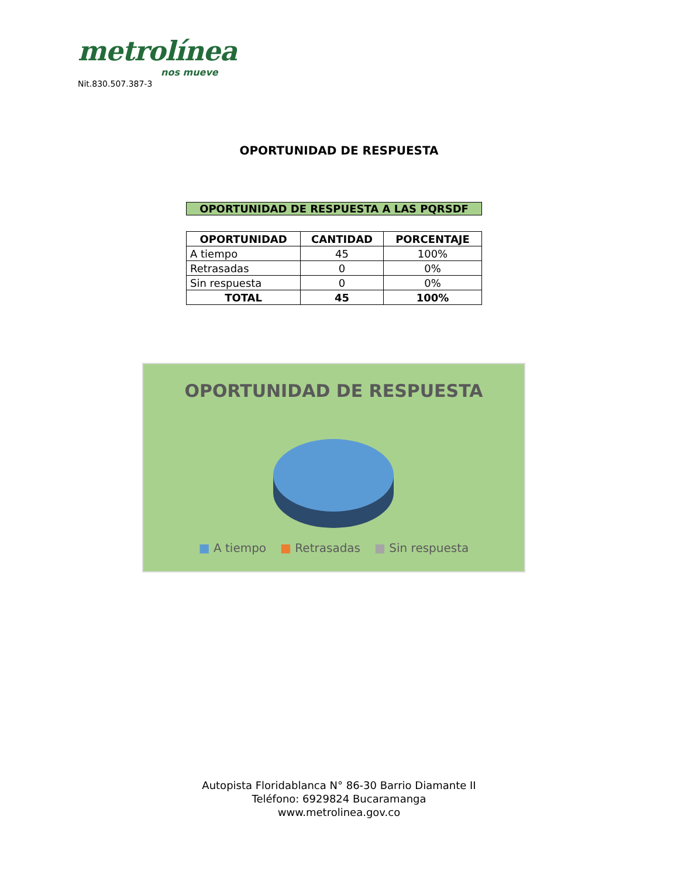metrolínea
nos mueve
Nit.830.507.387-3
OPORTUNIDAD DE RESPUESTA
OPORTUNIDAD DE RESPUESTA A LAS PQRSDF
| OPORTUNIDAD | CANTIDAD | PORCENTAJE |
| --- | --- | --- |
| A tiempo | 45 | 100% |
| Retrasadas | 0 | 0% |
| Sin respuesta | 0 | 0% |
| TOTAL | 45 | 100% |
OPORTUNIDAD DE RESPUESTA
■ A tiempo ■ Retrasadas ■ Sin respuesta
Autopista Floridablanca N° 86-30 Barrio Diamante II
Teléfono: 6929824 Bucaramanga
www.metrolinea.gov.co